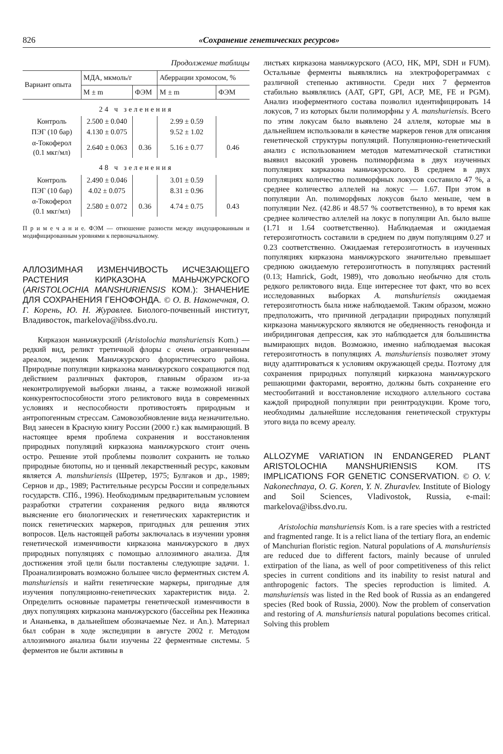826 «Сохранение генетических ресурсов»
Продолжение таблицы
| Вариант опыта | МДА, мкмоль/г | | Аберрации хромосом, % | |
| --- | --- | --- | --- | --- |
| | M ± m | ФЭМ | M ± m | ФЭМ |
| 24 ч зеленения | | | | |
| Контроль | 2.500 ± 0.040 | | 2.99 ± 0.59 | |
| ПЭГ (10 бар) | 4.130 ± 0.075 | | 9.52 ± 1.02 | |
| α-Токоферол (0.1 мкг/мл) | 2.640 ± 0.063 | 0.36 | 5.16 ± 0.77 | 0.46 |
| 48 ч зеленения | | | | |
| Контроль | 2.490 ± 0.046 | | 3.01 ± 0.59 | |
| ПЭГ (10 бар) | 4.02 ± 0.075 | | 8.31 ± 0.96 | |
| α-Токоферол (0.1 мкг/мл) | 2.580 ± 0.072 | 0.36 | 4.74 ± 0.75 | 0.43 |
П р и м е ч а н и е. ФЭМ — отношение разности между индуцированным и модифицированным уровнями к первоначальному.
АЛЛОЗИМНАЯ ИЗМЕНЧИВОСТЬ ИСЧЕЗАЮЩЕГО РАСТЕНИЯ КИРКАЗОНА МАНЬЧЖУРСКОГО (ARISTOLOCHIA MANSHURIENSIS КОМ.): ЗНАЧЕНИЕ ДЛЯ СОХРАНЕНИЯ ГЕНОФОНДА. © О. В. Наконечная, О. Г. Корень, Ю. Н. Журавлев. Биолого-почвенный институт, Владивосток, markelova@ibss.dvo.ru.
Кирказон маньчжурский (Aristolochia manshuriensis Kom.) — редкий вид, реликт третичной флоры с очень ограниченным ареалом, эндемик Маньчжурского флористического района. Природные популяции кирказона маньчжурского сокращаются под действием различных факторов, главным образом из-за неконтролируемой выборки лианы, а также возможной низкой конкурентоспособности этого реликтового вида в современных условиях и неспособности противостоять природным и антропогенным стрессам. Самовозобновление вида незначительно. Вид занесен в Красную книгу России (2000 г.) как вымирающий. В настоящее время проблема сохранения и восстановления природных популяций кирказона маньчжурского стоит очень остро. Решение этой проблемы позволит сохранить не только природные биотопы, но и ценный лекарственный ресурс, каковым является A. manshuriensis (Шретер, 1975; Булгаков и др., 1989; Сернов и др., 1989; Растительные ресурсы России и сопредельных государств. СПб., 1996). Необходимым предварительным условием разработки стратегии сохранения редкого вида являются выяснение его биологических и генетических характеристик и поиск генетических маркеров, пригодных для решения этих вопросов. Цель настоящей работы заключалась в изучении уровня генетической изменчивости кирказона маньчжурского в двух природных популяциях с помощью аллозимного анализа. Для достижения этой цели были поставлены следующие задачи. 1. Проанализировать возможно большее число ферментных систем A. manshuriensis и найти генетические маркеры, пригодные для изучения популяционно-генетических характеристик вида. 2. Определить основные параметры генетической изменчивости в двух популяциях кирказона маньчжурского (бассейны рек Нежинка и Ананьевка, в дальнейшем обозначаемые Nez. и An.). Материал был собран в ходе экспедиции в августе 2002 г. Методом аллозимного анализа были изучены 22 ферментные системы. 5 ферментов не были активны в
листьях кирказона маньчжурского (ACO, HK, MPI, SDH и FUM). Остальные ферменты выявлялись на электрофореграммах с различной степенью активности. Среди них 7 ферментов стабильно выявлялись (AAT, GPT, GPI, ACP, ME, FE и PGM). Анализ изоферментного состава позволил идентифицировать 14 локусов, 7 из которых были полиморфны у A. manshuriensis. Всего по этим локусам было выявлено 24 аллеля, которые мы в дальнейшем использовали в качестве маркеров генов для описания генетической структуры популяций. Популяционно-генетический анализ с использованием методов математической статистики выявил высокий уровень полиморфизма в двух изученных популяциях кирказона маньчжурского. В среднем в двух популяциях количество полиморфных локусов составило 47 %, а среднее количество аллелей на локус — 1.67. При этом в популяции An. полиморфных локусов было меньше, чем в популяции Nez. (42.86 и 48.57 % соответственно), в то время как среднее количество аллелей на локус в популяции An. было выше (1.71 и 1.64 соответственно). Наблюдаемая и ожидаемая гетерозиготность составили в среднем по двум популяциям 0.27 и 0.23 соответственно. Ожидаемая гетерозиготность в изученных популяциях кирказона маньчжурского значительно превышает среднюю ожидаемую гетерозиготность в популяциях растений (0.13; Hamrick, Godt, 1989), что довольно необычно для столь редкого реликтового вида. Еще интереснее тот факт, что во всех исследованных выборках A. manshuriensis ожидаемая гетерозиготность была ниже наблюдаемой. Таким образом, можно предположить, что причиной деградации природных популяций кирказона маньчжурского являются не обедненность генофонда и инбридинговая депрессия, как это наблюдается для большинства вымирающих видов. Возможно, именно наблюдаемая высокая гетерозиготность в популяциях A. manshuriensis позволяет этому виду адаптироваться к условиям окружающей среды. Поэтому для сохранения природных популяций кирказона маньчжурского решающими факторами, вероятно, должны быть сохранение его местообитаний и восстановление исходного аллельного состава каждой природной популяции при реинтродукции. Кроме того, необходимы дальнейшие исследования генетической структуры этого вида по всему ареалу.
ALLOZYME VARIATION IN ENDANGERED PLANT ARISTOLOCHIA MANSHURIENSIS KOM. ITS IMPLICATIONS FOR GENETIC CONSERVATION. © O. V. Nakonechnaya, O. G. Koren, Y. N. Zhuravlev. Institute of Biology and Soil Sciences, Vladivostok, Russia, e-mail: markelova@ibss.dvo.ru.
Aristolochia manshuriensis Kom. is a rare species with a restricted and fragmented range. It is a relict liana of the tertiary flora, an endemic of Manchurian floristic region. Natural populations of A. manshuriensis are reduced due to different factors, mainly because of unruled extirpation of the liana, as well of poor competitiveness of this relict species in current conditions and its inability to resist natural and anthropogenic factors. The species reproduction is limited. A. manshuriensis was listed in the Red book of Russia as an endangered species (Red book of Russia, 2000). Now the problem of conservation and restoring of A. manshuriensis natural populations becomes critical. Solving this problem